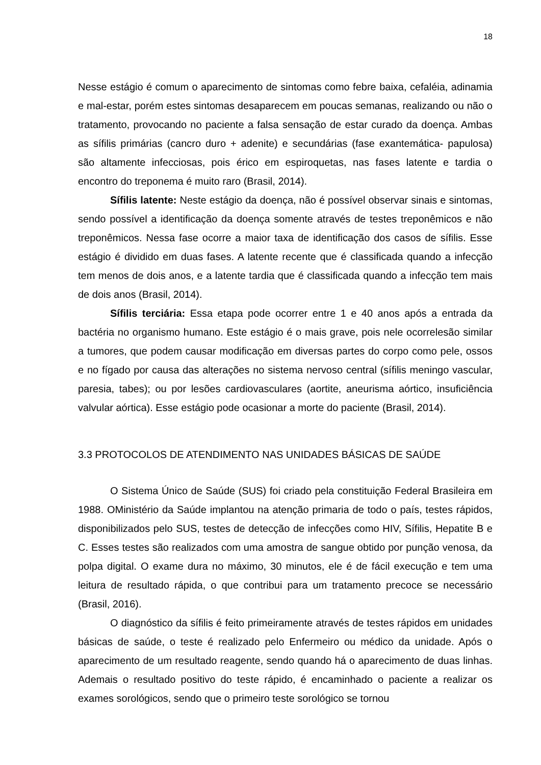18
Nesse estágio é comum o aparecimento de sintomas como febre baixa, cefaléia, adinamia e mal-estar, porém estes sintomas desaparecem em poucas semanas, realizando ou não o tratamento, provocando no paciente a falsa sensação de estar curado da doença. Ambas as sífilis primárias (cancro duro + adenite) e secundárias (fase exantemática- papulosa) são altamente infecciosas, pois érico em espiroquetas, nas fases latente e tardia o encontro do treponema é muito raro (Brasil, 2014).
Sífilis latente: Neste estágio da doença, não é possível observar sinais e sintomas, sendo possível a identificação da doença somente através de testes treponêmicos e não treponêmicos. Nessa fase ocorre a maior taxa de identificação dos casos de sífilis. Esse estágio é dividido em duas fases. A latente recente que é classificada quando a infecção tem menos de dois anos, e a latente tardia que é classificada quando a infecção tem mais de dois anos (Brasil, 2014).
Sífilis terciária: Essa etapa pode ocorrer entre 1 e 40 anos após a entrada da bactéria no organismo humano. Este estágio é o mais grave, pois nele ocorrelesão similar a tumores, que podem causar modificação em diversas partes do corpo como pele, ossos e no fígado por causa das alterações no sistema nervoso central (sífilis meningo vascular, paresia, tabes); ou por lesões cardiovasculares (aortite, aneurisma aórtico, insuficiência valvular aórtica). Esse estágio pode ocasionar a morte do paciente (Brasil, 2014).
3.3 PROTOCOLOS DE ATENDIMENTO NAS UNIDADES BÁSICAS DE SAÚDE
O Sistema Único de Saúde (SUS) foi criado pela constituição Federal Brasileira em 1988. OMinistério da Saúde implantou na atenção primaria de todo o país, testes rápidos, disponibilizados pelo SUS, testes de detecção de infecções como HIV, Sífilis, Hepatite B e C. Esses testes são realizados com uma amostra de sangue obtido por punção venosa, da polpa digital. O exame dura no máximo, 30 minutos, ele é de fácil execução e tem uma leitura de resultado rápida, o que contribui para um tratamento precoce se necessário (Brasil, 2016).
O diagnóstico da sífilis é feito primeiramente através de testes rápidos em unidades básicas de saúde, o teste é realizado pelo Enfermeiro ou médico da unidade. Após o aparecimento de um resultado reagente, sendo quando há o aparecimento de duas linhas. Ademais o resultado positivo do teste rápido, é encaminhado o paciente a realizar os exames sorológicos, sendo que o primeiro teste sorológico se tornou